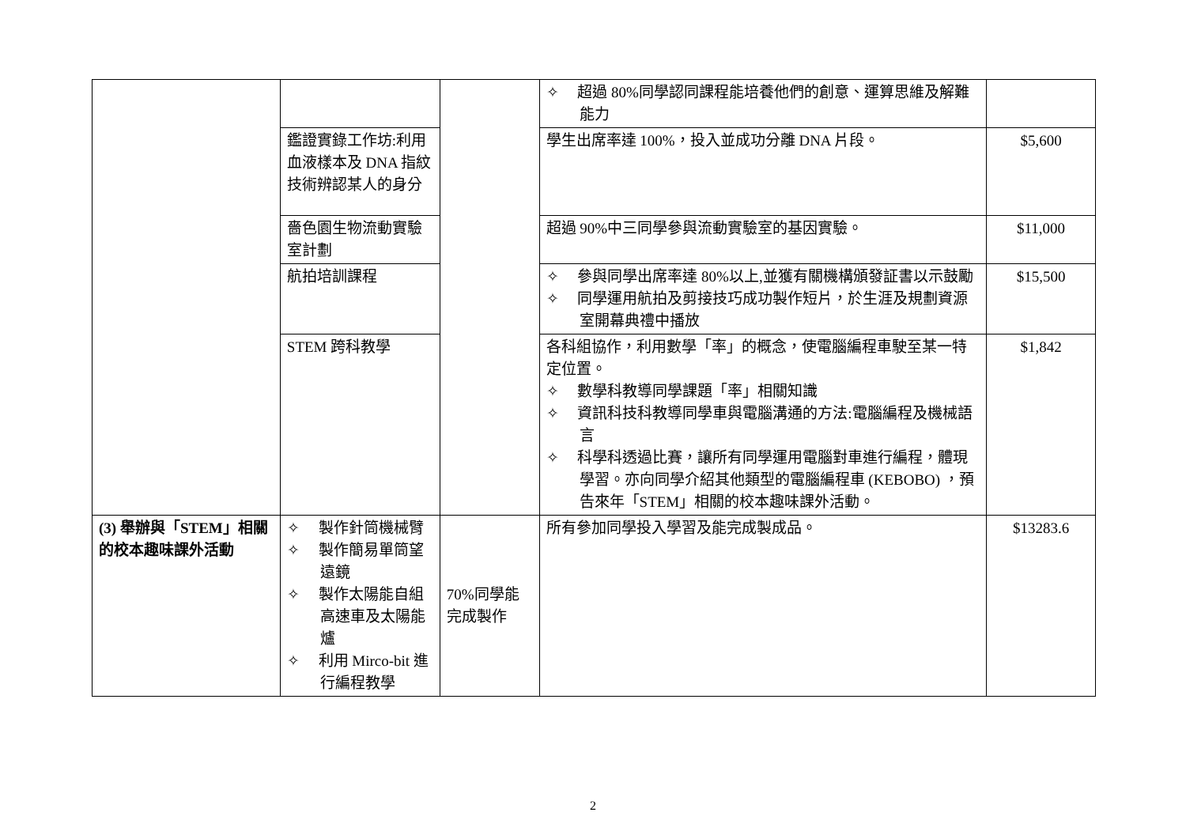| | | | ✧ 超過 80%同學認同課程能培養他們的創意、運算思維及解難能力 | |
| | 鑑證實錄工作坊:利用血液樣本及 DNA 指紋技術辨認某人的身分 | | 學生出席率達 100%，投入並成功分離 DNA 片段。 | $5,600 |
| | 嗇色園生物流動實驗室計劃 | | 超過 90%中三同學參與流動實驗室的基因實驗。 | $11,000 |
| | 航拍培訓課程 | | ✧ 參與同學出席率達 80%以上,並獲有關機構頒發証書以示鼓勵 ✧ 同學運用航拍及剪接技巧成功製作短片，於生涯及規劃資源室開幕典禮中播放 | $15,500 |
| | STEM 跨科教學 | | 各科組協作，利用數學「率」的概念，使電腦編程車駛至某一特定位置。 ✧ 數學科教導同學課題「率」相關知識 ✧ 資訊科技科教導同學車與電腦溝通的方法:電腦編程及機械語言 ✧ 科學科透過比賽，讓所有同學運用電腦對車進行編程，體現學習。亦向同學介紹其他類型的電腦編程車 (KEBOBO) ，預告來年「STEM」相關的校本趣味課外活動。 | $1,842 |
| (3) 舉辦與「STEM」相關的校本趣味課外活動 | ✧ 製作針筒機械臂 ✧ 製作簡易單筒望遠鏡 ✧ 製作太陽能自組高速車及太陽能爐 ✧ 利用 Mirco-bit 進行編程教學 | 70%同學能完成製作 | 所有參加同學投入學習及能完成製成品。 | $13283.6 |
2